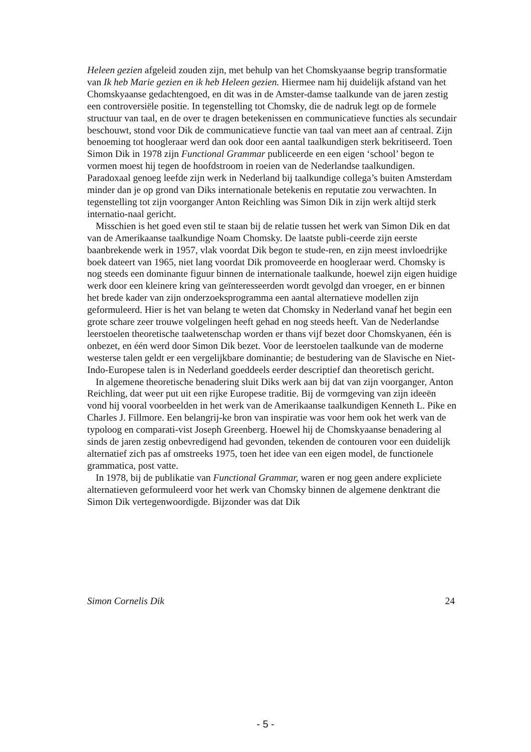Heleen gezien afgeleid zouden zijn, met behulp van het Chomskyaanse begrip transformatie van Ik heb Marie gezien en ik heb Heleen gezien. Hiermee nam hij duidelijk afstand van het Chomskyaanse gedachtengoed, en dit was in de Amster-damse taalkunde van de jaren zestig een controversiële positie. In tegenstelling tot Chomsky, die de nadruk legt op de formele structuur van taal, en de over te dragen betekenissen en communicatieve functies als secundair beschouwt, stond voor Dik de communicatieve functie van taal van meet aan af centraal. Zijn benoeming tot hoogleraar werd dan ook door een aantal taalkundigen sterk bekritiseerd. Toen Simon Dik in 1978 zijn Functional Grammar publiceerde en een eigen ‘school’ begon te vormen moest hij tegen de hoofdstroom in roeien van de Nederlandse taalkundigen. Paradoxaal genoeg leefde zijn werk in Nederland bij taalkundige collega’s buiten Amsterdam minder dan je op grond van Diks internationale betekenis en reputatie zou verwachten. In tegenstelling tot zijn voorganger Anton Reichling was Simon Dik in zijn werk altijd sterk internatio-naal gericht.
Misschien is het goed even stil te staan bij de relatie tussen het werk van Simon Dik en dat van de Amerikaanse taalkundige Noam Chomsky. De laatste publi-ceerde zijn eerste baanbrekende werk in 1957, vlak voordat Dik begon te stude-ren, en zijn meest invloedrijke boek dateert van 1965, niet lang voordat Dik promoveerde en hoogleraar werd. Chomsky is nog steeds een dominante figuur binnen de internationale taalkunde, hoewel zijn eigen huidige werk door een kleinere kring van geïnteresseerden wordt gevolgd dan vroeger, en er binnen het brede kader van zijn onderzoeksprogramma een aantal alternatieve modellen zijn geformuleerd. Hier is het van belang te weten dat Chomsky in Nederland vanaf het begin een grote schare zeer trouwe volgelingen heeft gehad en nog steeds heeft. Van de Nederlandse leerstoelen theoretische taalwetenschap worden er thans vijf bezet door Chomskyanen, één is onbezet, en één werd door Simon Dik bezet. Voor de leerstoelen taalkunde van de moderne westerse talen geldt er een vergelijkbare dominantie; de bestudering van de Slavische en Niet-Indo-Europese talen is in Nederland goeddeels eerder descriptief dan theoretisch gericht.
In algemene theoretische benadering sluit Diks werk aan bij dat van zijn voorganger, Anton Reichling, dat weer put uit een rijke Europese traditie. Bij de vormgeving van zijn ideeën vond hij vooral voorbeelden in het werk van de Amerikaanse taalkundigen Kenneth L. Pike en Charles J. Fillmore. Een belangrij-ke bron van inspiratie was voor hem ook het werk van de typoloog en comparati-vist Joseph Greenberg. Hoewel hij de Chomskyaanse benadering al sinds de jaren zestig onbevredigend had gevonden, tekenden de contouren voor een duidelijk alternatief zich pas af omstreeks 1975, toen het idee van een eigen model, de functionele grammatica, post vatte.
In 1978, bij de publikatie van Functional Grammar, waren er nog geen andere expliciete alternatieven geformuleerd voor het werk van Chomsky binnen de algemene denktrant die Simon Dik vertegenwoordigde. Bijzonder was dat Dik
Simon Cornelis Dik 24
- 5 -